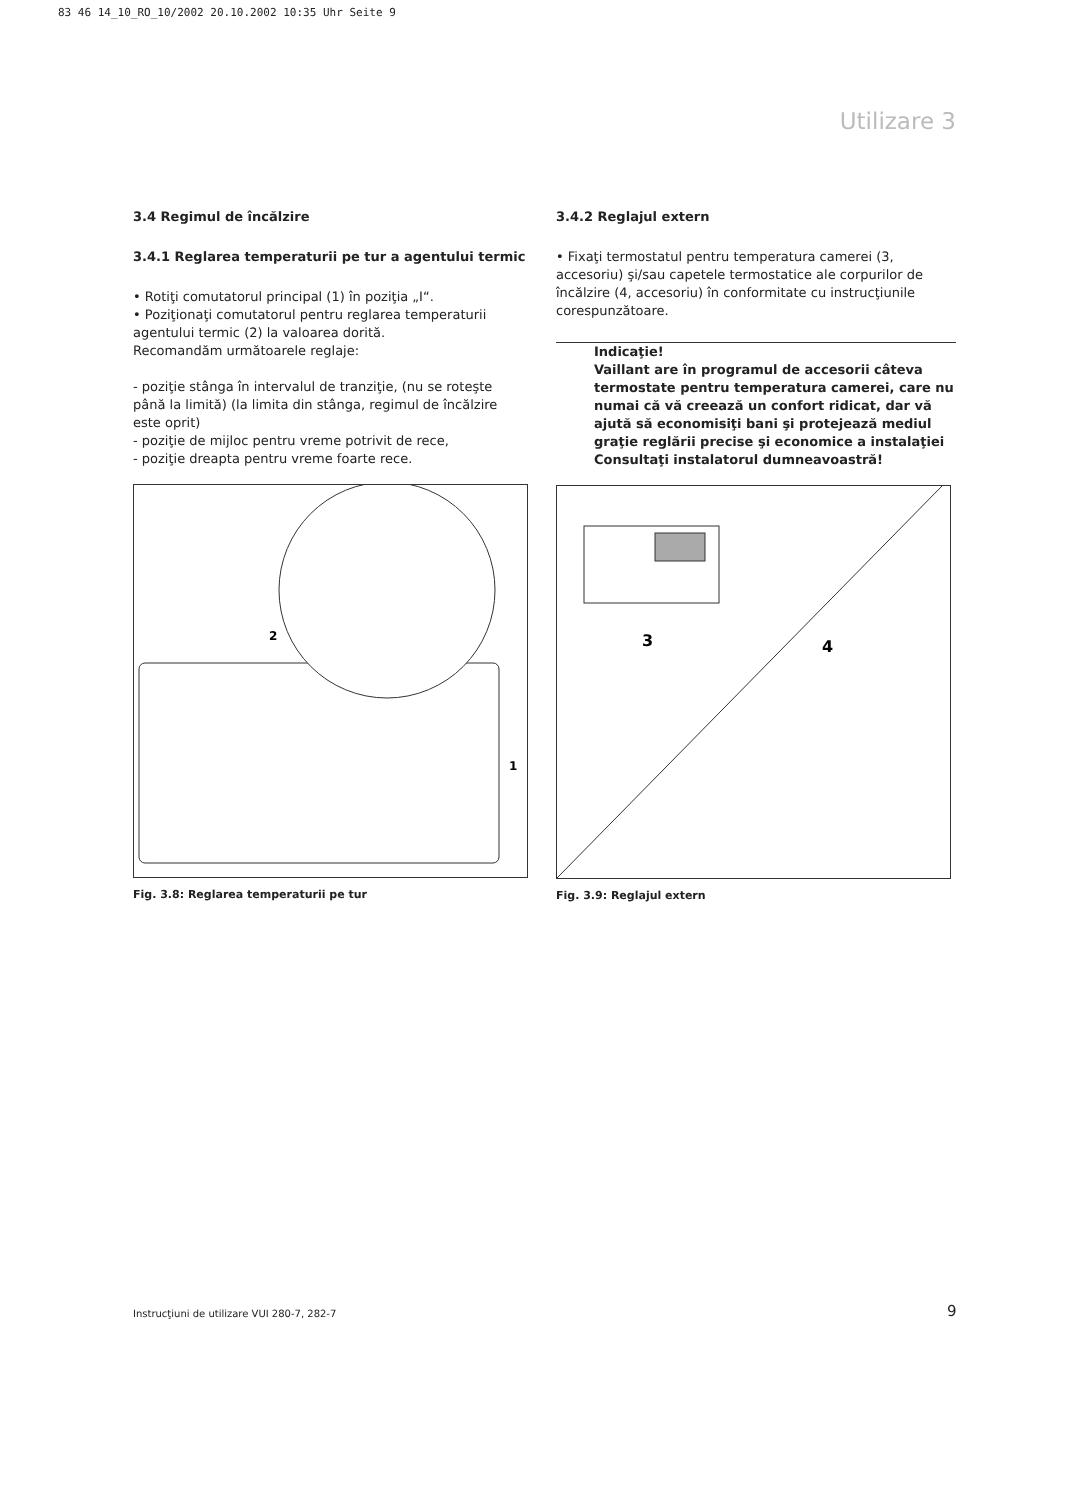83 46 14_10_RO_10/2002 20.10.2002 10:35 Uhr Seite 9
Utilizare 3
3.4 Regimul de încălzire
3.4.1 Reglarea temperaturii pe tur a agentului termic
• Rotiţi comutatorul principal (1) în poziţia „I“.
• Poziţionaţi comutatorul pentru reglarea temperaturii agentului termic (2) la valoarea dorită.
Recomandăm următoarele reglaje:
- poziţie stânga în intervalul de tranziţie, (nu se roteşte până la limită) (la limita din stânga, regimul de încălzire este oprit)
- poziţie de mijloc pentru vreme potrivit de rece,
- poziţie dreapta pentru vreme foarte rece.
2
1
Fig. 3.8: Reglarea temperaturii pe tur
3.4.2 Reglajul extern
• Fixaţi termostatul pentru temperatura camerei (3, accesoriu) şi/sau capetele termostatice ale corpurilor de încălzire (4, accesoriu) în conformitate cu instrucţiunile corespunzătoare.
Indicaţie!
Vaillant are în programul de accesorii câteva termostate pentru temperatura camerei, care nu numai că vă creează un confort ridicat, dar vă ajută să economisiţi bani şi protejează mediul graţie reglării precise şi economice a instalaţiei Consultaţi instalatorul dumneavoastră!
3
4
Fig. 3.9: Reglajul extern
Instrucţiuni de utilizare VUI 280-7, 282-7
9